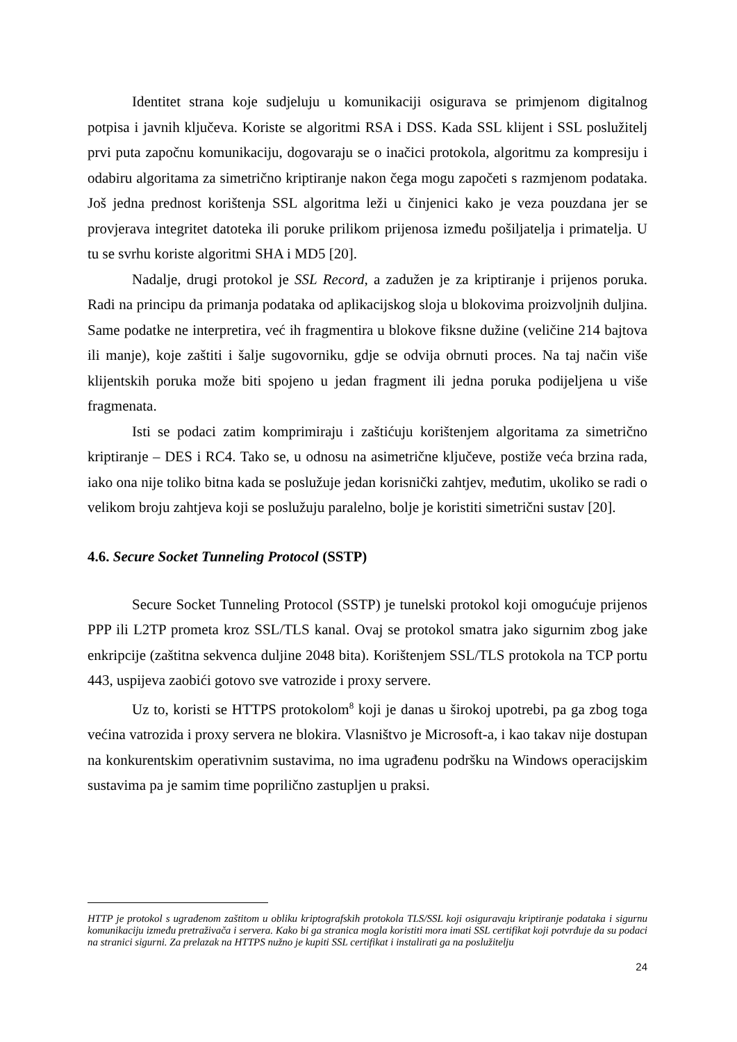Identitet strana koje sudjeluju u komunikaciji osigurava se primjenom digitalnog potpisa i javnih ključeva. Koriste se algoritmi RSA i DSS. Kada SSL klijent i SSL poslužitelj prvi puta započnu komunikaciju, dogovaraju se o inačici protokola, algoritmu za kompresiju i odabiru algoritama za simetrično kriptiranje nakon čega mogu započeti s razmjenom podataka. Još jedna prednost korištenja SSL algoritma leži u činjenici kako je veza pouzdana jer se provjerava integritet datoteka ili poruke prilikom prijenosa između pošiljatelja i primatelja. U tu se svrhu koriste algoritmi SHA i MD5 [20].
Nadalje, drugi protokol je SSL Record, a zadužen je za kriptiranje i prijenos poruka. Radi na principu da primanja podataka od aplikacijskog sloja u blokovima proizvoljnih duljina. Same podatke ne interpretira, već ih fragmentira u blokove fiksne dužine (veličine 214 bajtova ili manje), koje zaštiti i šalje sugovorniku, gdje se odvija obrnuti proces. Na taj način više klijentskih poruka može biti spojeno u jedan fragment ili jedna poruka podijeljena u više fragmenata.
Isti se podaci zatim komprimiraju i zaštićuju korištenjem algoritama za simetrično kriptiranje – DES i RC4. Tako se, u odnosu na asimetrične ključeve, postiže veća brzina rada, iako ona nije toliko bitna kada se poslužuje jedan korisnički zahtjev, međutim, ukoliko se radi o velikom broju zahtjeva koji se poslužuju paralelno, bolje je koristiti simetrični sustav [20].
4.6. Secure Socket Tunneling Protocol (SSTP)
Secure Socket Tunneling Protocol (SSTP) je tunelski protokol koji omogućuje prijenos PPP ili L2TP prometa kroz SSL/TLS kanal. Ovaj se protokol smatra jako sigurnim zbog jake enkripcije (zaštitna sekvenca duljine 2048 bita). Korištenjem SSL/TLS protokola na TCP portu 443, uspijeva zaobići gotovo sve vatrozide i proxy servere.
Uz to, koristi se HTTPS protokolom<sup>8</sup> koji je danas u širokoj upotrebi, pa ga zbog toga većina vatrozida i proxy servera ne blokira. Vlasništvo je Microsoft-a, i kao takav nije dostupan na konkurentskim operativnim sustavima, no ima ugrađenu podršku na Windows operacijskim sustavima pa je samim time poprilično zastupljen u praksi.
HTTP je protokol s ugrađenom zaštitom u obliku kriptografskih protokola TLS/SSL koji osiguravaju kriptiranje podataka i sigurnu komunikaciju između pretraživača i servera. Kako bi ga stranica mogla koristiti mora imati SSL certifikat koji potvrđuje da su podaci na stranici sigurni. Za prelazak na HTTPS nužno je kupiti SSL certifikat i instalirati ga na poslužitelju
24